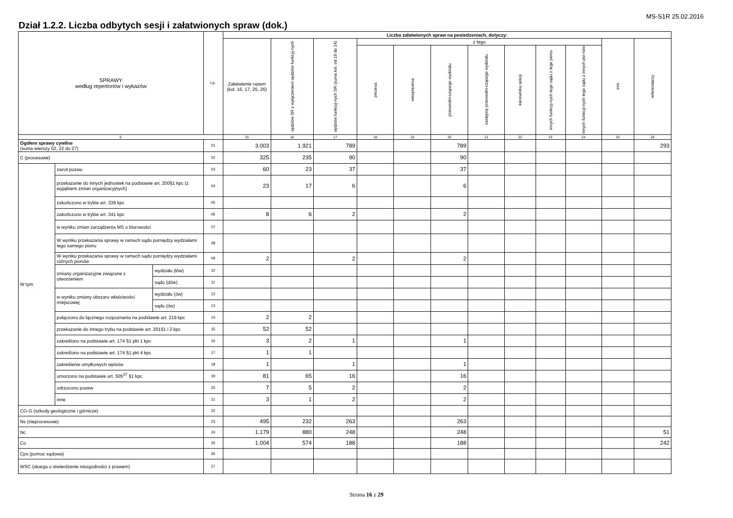MS-S1R 25.02.2016
Dział 1.2.2. Liczba odbytych sesji i załatwionych spraw (dok.)
| SPRAWY według repertoriów i wykazów | | | Lp. | Liczba załatwionych spraw na posiedzeniach, dotyczy: | | | | | | | | | | | |
| --- | --- | --- | --- | --- | --- | --- | --- | --- | --- | --- | --- | --- | --- | --- | --- |
| | | | | Załatwienie razem (kol. 16, 17, 25, 26) | sędziów SR z wyłączeniem sędziów funkcyj-nych | sędziów funkcyj-nych SR (suma kol. od 18 do 24) | z tego | | | | | | | inni | referendarzy |
| | | | | | | | prezesa | wiceprezesa | przewodni-czącego wydziału | zastępcę przewodni-czącego wydziału | kierownika sekcji | innych funkcyj-nych tego sądu z tego pionu | innych funkcyj-nych tego sądu z innych pio-nów | | |
| 0 | | | | 15 | 16 | 17 | 18 | 19 | 20 | 21 | 22 | 23 | 24 | 25 | 26 |
| Ogółem sprawy cywilne (suma wierszy 02, 22 do 27) | | | 01 | 3.003 | 1.921 | 789 | | | 789 | | | | | | 293 |
| C (procesowe) | | | 02 | 325 | 235 | 90 | | | 90 | | | | | | |
| W tym | zwrot pozwu | | 03 | 60 | 23 | 37 | | | 37 | | | | | | |
| | przekazanie do innych jednostek na podstawie art. 200§1 kpc (z wyjątkiem zmian organizacyjnych) | | 04 | 23 | 17 | 6 | | | 6 | | | | | | |
| | zakończono w trybie art. 339 kpc | | 05 | | | | | | | | | | | | |
| | zakończono w trybie art. 341 kpc | | 06 | 8 | 6 | 2 | | | 2 | | | | | | |
| | w wyniku zmian zarządzenia MS o biurowości | | 07 | | | | | | | | | | | | |
| | W wyniku przekazania sprawy w ramach sądu pomiędzy wydziałami tego samego pionu | | 08 | | | | | | | | | | | | |
| | W wyniku przekazania sprawy w ramach sądu pomiędzy wydziałami różnych pionów | | 09 | 2 | | 2 | | | 2 | | | | | | |
| | zmiany organizacyjne związane z utworzeniem | wydziału (łów) | 10 | | | | | | | | | | | | |
| | | sądu (dów) | 11 | | | | | | | | | | | | |
| | w wyniku zmiany obszaru właściwości miejscowej | wydziału (ów) | 12 | | | | | | | | | | | | |
| | | sądu (ów) | 13 | | | | | | | | | | | | |
| | połączono do łącznego rozpoznania na podstawie art. 219 kpc | | 14 | 2 | 2 | | | | | | | | | | |
| | przekazanie do innego trybu na podstawie art. 201§1 i 2 kpc | | 15 | 52 | 52 | | | | | | | | | | |
| | zakreślono na podstawie art. 174 §1 pkt 1 kpc | | 16 | 3 | 2 | 1 | | | 1 | | | | | | |
| | zakreślono na podstawie art. 174 §1 pkt 4 kpc | | 17 | 1 | 1 | | | | | | | | | | |
| | zakreślenie omyłkowych wpisów | | 18 | 1 | | 1 | | | 1 | | | | | | |
| | umorzono na podstawie art. 505<sup>37</sup> §1 kpc | | 19 | 81 | 65 | 16 | | | 16 | | | | | | |
| | odrzucono pozew | | 20 | 7 | 5 | 2 | | | 2 | | | | | | |
| | inne | | 21 | 3 | 1 | 2 | | | 2 | | | | | | |
| CG-G (szkody geologiczne i górnicze) | | | 22 | | | | | | | | | | | | |
| Ns (nieprocesowe) | | | 23 | 495 | 232 | 263 | | | 263 | | | | | | |
| Nc | | | 24 | 1.179 | 880 | 248 | | | 248 | | | | | | 51 |
| Co | | | 25 | 1.004 | 574 | 188 | | | 188 | | | | | | 242 |
| Cps (pomoc sądowa) | | | 26 | | | | | | | | | | | | |
| WSC (skarga o stwierdzenie niezgodności z prawem) | | | 27 | | | | | | | | | | | | |
Strona 16 z 29